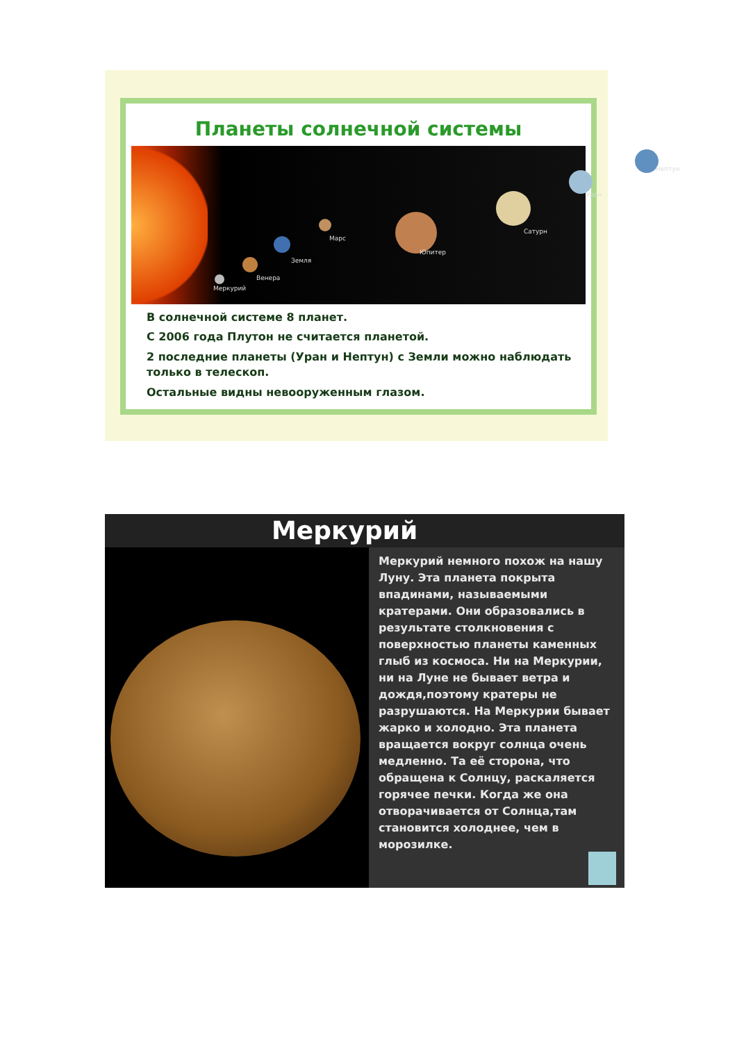Планеты солнечной системы
Меркурий
Венера
Земля
Марс
Юпитер
Сатурн
Уран
Нептун
В солнечной системе 8 планет.
С 2006 года Плутон не считается планетой.
2 последние планеты (Уран и Нептун) с Земли можно наблюдать только в телескоп.
Остальные видны невооруженным глазом.
Меркурий
Меркурий немного похож на нашу Луну. Эта планета покрыта впадинами, называемыми кратерами. Они образовались в результате столкновения с поверхностью планеты каменных глыб из космоса. Ни на Меркурии, ни на Луне не бывает ветра и дождя,поэтому кратеры не разрушаются. На Меркурии бывает жарко и холодно. Эта планета вращается вокруг солнца очень медленно. Та её сторона, что обращена к Солнцу, раскаляется горячее печки. Когда же она отворачивается от Солнца,там становится холоднее, чем в морозилке.